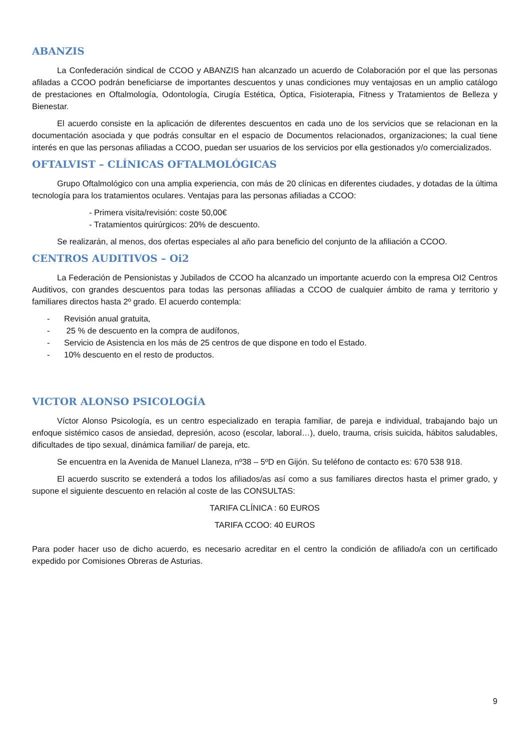ABANZIS
La Confederación sindical de CCOO y ABANZIS han alcanzado un acuerdo de Colaboración por el que las personas afiladas a CCOO podrán beneficiarse de importantes descuentos y unas condiciones muy ventajosas en un amplio catálogo de prestaciones en Oftalmología, Odontología, Cirugía Estética, Óptica, Fisioterapia, Fitness y Tratamientos de Belleza y Bienestar.
El acuerdo consiste en la aplicación de diferentes descuentos en cada uno de los servicios que se relacionan en la documentación asociada y que podrás consultar en el espacio de Documentos relacionados, organizaciones; la cual tiene interés en que las personas afiliadas a CCOO, puedan ser usuarios de los servicios por ella gestionados y/o comercializados.
OFTALVIST – CLÍNICAS OFTALMOLÓGICAS
Grupo Oftalmológico con una amplia experiencia, con más de 20 clínicas en diferentes ciudades, y dotadas de la última tecnología para los tratamientos oculares. Ventajas para las personas afiliadas a CCOO:
- Primera visita/revisión: coste 50,00€
- Tratamientos quirúrgicos: 20% de descuento.
Se realizarán, al menos, dos ofertas especiales al año para beneficio del conjunto de la afiliación a CCOO.
CENTROS AUDITIVOS – Oi2
La Federación de Pensionistas y Jubilados de CCOO ha alcanzado un importante acuerdo con la empresa OI2 Centros Auditivos, con grandes descuentos para todas las personas afiliadas a CCOO de cualquier ámbito de rama y territorio y familiares directos hasta 2º grado. El acuerdo contempla:
- Revisión anual gratuita,
- 25 % de descuento en la compra de audífonos,
- Servicio de Asistencia en los más de 25 centros de que dispone en todo el Estado.
- 10% descuento en el resto de productos.
VICTOR ALONSO PSICOLOGÍA
Víctor Alonso Psicología, es un centro especializado en terapia familiar, de pareja e individual, trabajando bajo un enfoque sistémico casos de ansiedad, depresión, acoso (escolar, laboral…), duelo, trauma, crisis suicida, hábitos saludables, dificultades de tipo sexual, dinámica familiar/ de pareja, etc.
Se encuentra en la Avenida de Manuel Llaneza, nº38 – 5ºD en Gijón. Su teléfono de contacto es: 670 538 918.
El acuerdo suscrito se extenderá a todos los afiliados/as así como a sus familiares directos hasta el primer grado, y supone el siguiente descuento en relación al coste de las CONSULTAS:
TARIFA CLÍNICA : 60 EUROS
TARIFA CCOO: 40 EUROS
Para poder hacer uso de dicho acuerdo, es necesario acreditar en el centro la condición de afiliado/a con un certificado expedido por Comisiones Obreras de Asturias.
9